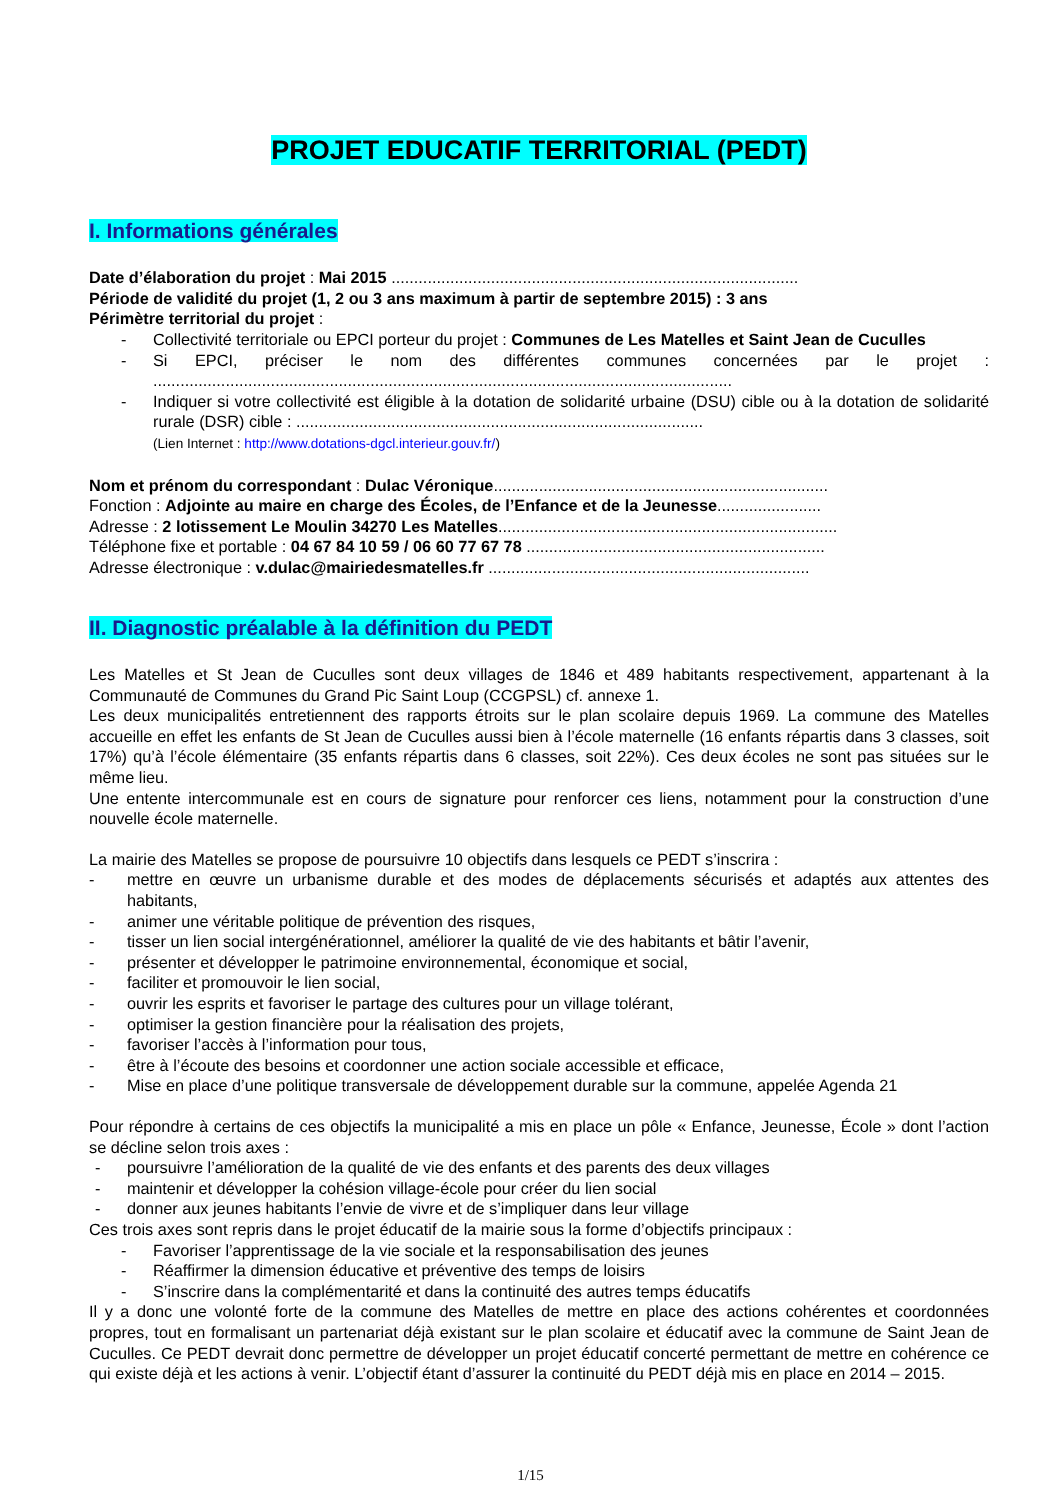PROJET EDUCATIF TERRITORIAL (PEDT)
I. Informations générales
Date d’élaboration du projet : Mai 2015 ..........................................................................................
Période de validité du projet (1, 2 ou 3 ans maximum à partir de septembre 2015) : 3 ans
Périmètre territorial du projet :
- Collectivité territoriale ou EPCI porteur du projet : Communes de Les Matelles et Saint Jean de Cuculles
- Si EPCI, préciser le nom des différentes communes concernées par le projet : ................................................................................................................................
- Indiquer si votre collectivité est éligible à la dotation de solidarité urbaine (DSU) cible ou à la dotation de solidarité rurale (DSR) cible : ..........................................................................................
(Lien Internet : http://www.dotations-dgcl.interieur.gouv.fr/)
Nom et prénom du correspondant : Dulac Véronique..........................................................................
Fonction : Adjointe au maire en charge des Écoles, de l’Enfance et de la Jeunesse.......................
Adresse : 2 lotissement Le Moulin 34270 Les Matelles...........................................................................
Téléphone fixe et portable : 04 67 84 10 59 / 06 60 77 67 78 ..................................................................
Adresse électronique : v.dulac@mairiedesmatelles.fr .......................................................................
II. Diagnostic préalable à la définition du PEDT
Les Matelles et St Jean de Cuculles sont deux villages de 1846 et 489 habitants respectivement, appartenant à la Communauté de Communes du Grand Pic Saint Loup (CCGPSL) cf. annexe 1.
Les deux municipalités entretiennent des rapports étroits sur le plan scolaire depuis 1969. La commune des Matelles accueille en effet les enfants de St Jean de Cuculles aussi bien à l’école maternelle (16 enfants répartis dans 3 classes, soit 17%) qu’à l’école élémentaire (35 enfants répartis dans 6 classes, soit 22%). Ces deux écoles ne sont pas situées sur le même lieu.
Une entente intercommunale est en cours de signature pour renforcer ces liens, notamment pour la construction d’une nouvelle école maternelle.
La mairie des Matelles se propose de poursuivre 10 objectifs dans lesquels ce PEDT s’inscrira :
- mettre en œuvre un urbanisme durable et des modes de déplacements sécurisés et adaptés aux attentes des habitants,
- animer une véritable politique de prévention des risques,
- tisser un lien social intergénérationnel, améliorer la qualité de vie des habitants et bâtir l’avenir,
- présenter et développer le patrimoine environnemental, économique et social,
- faciliter et promouvoir le lien social,
- ouvrir les esprits et favoriser le partage des cultures pour un village tolérant,
- optimiser la gestion financière pour la réalisation des projets,
- favoriser l’accès à l’information pour tous,
- être à l’écoute des besoins et coordonner une action sociale accessible et efficace,
- Mise en place d’une politique transversale de développement durable sur la commune, appelée Agenda 21
Pour répondre à certains de ces objectifs la municipalité a mis en place un pôle « Enfance, Jeunesse, École » dont l’action se décline selon trois axes :
- poursuivre l’amélioration de la qualité de vie des enfants et des parents des deux villages
- maintenir et développer la cohésion village-école pour créer du lien social
- donner aux jeunes habitants l’envie de vivre et de s’impliquer dans leur village
Ces trois axes sont repris dans le projet éducatif de la mairie sous la forme d’objectifs principaux :
- Favoriser l’apprentissage de la vie sociale et la responsabilisation des jeunes
- Réaffirmer la dimension éducative et préventive des temps de loisirs
- S’inscrire dans la complémentarité et dans la continuité des autres temps éducatifs
Il y a donc une volonté forte de la commune des Matelles de mettre en place des actions cohérentes et coordonnées propres, tout en formalisant un partenariat déjà existant sur le plan scolaire et éducatif avec la commune de Saint Jean de Cuculles. Ce PEDT devrait donc permettre de développer un projet éducatif concerté permettant de mettre en cohérence ce qui existe déjà et les actions à venir. L’objectif étant d’assurer la continuité du PEDT déjà mis en place en 2014 – 2015.
1/15